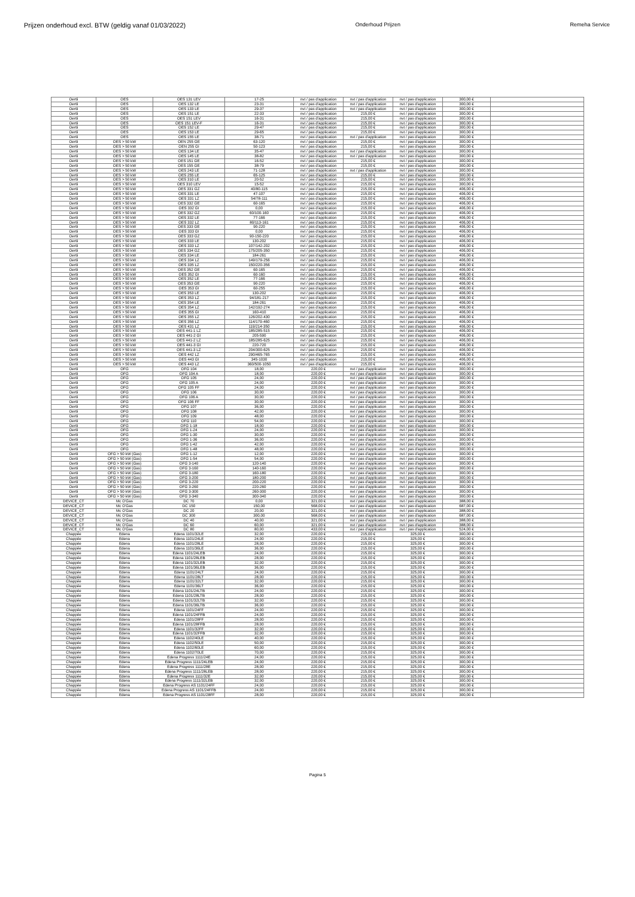Prijzen onderhoud excl. BTW (geldig vanaf 01/03/2022) Onderhoud Prijzen Remeha Service
| Oertli | OES | OES 131 LEV | 17-25 | nvt / pas d'application | nvt / pas d'application | nvt / pas d'application | 300,00 € | |
| Oertli | OES | OES 132 LE | 23-31 | nvt / pas d'application | nvt / pas d'application | nvt / pas d'application | 300,00 € | |
| Oertli | OES | OES 133 LE | 29-37 | nvt / pas d'application | nvt / pas d'application | nvt / pas d'application | 300,00 € | |
| Oertli | OES | OES 151 LE | 22-33 | nvt / pas d'application | 215,00 € | nvt / pas d'application | 300,00 € | |
| Oertli | OES | OES 151 LEV | 16-31 | nvt / pas d'application | 215,00 € | nvt / pas d'application | 300,00 € | |
| Oertli | OES | OES 151 LEV-F | 16-31 | nvt / pas d'application | 215,00 € | nvt / pas d'application | 300,00 € | |
| Oertli | OES | OES 152 LE | 29-47 | nvt / pas d'application | 215,00 € | nvt / pas d'application | 300,00 € | |
| Oertli | OES | OES 153 LE | 29-65 | nvt / pas d'application | 215,00 € | nvt / pas d'application | 300,00 € | |
| Oertli | OES | OES 155 LE | 38-71 | nvt / pas d'application | nvt / pas d'application | nvt / pas d'application | 300,00 € | |
| Oertli | OES > 50 kW | OEN 255 GE | 63-120 | nvt / pas d'application | 215,00 € | nvt / pas d'application | 300,00 € | |
| Oertli | OES > 50 kW | OEN 255 GI | 50-123 | nvt / pas d'application | 215,00 € | nvt / pas d'application | 300,00 € | |
| Oertli | OES > 50 kW | OES 134 LE | 35-47 | nvt / pas d'application | nvt / pas d'application | nvt / pas d'application | 300,00 € | |
| Oertli | OES > 50 kW | OES 145 LE | 38-82 | nvt / pas d'application | nvt / pas d'application | nvt / pas d'application | 300,00 € | |
| Oertli | OES > 50 kW | OES 151 GE | 16-52 | nvt / pas d'application | 215,00 € | nvt / pas d'application | 300,00 € | |
| Oertli | OES > 50 kW | OES 155 GE | 38-79 | nvt / pas d'application | 215,00 € | nvt / pas d'application | 300,00 € | |
| Oertli | OES > 50 kW | OES 243 LE | 71-128 | nvt / pas d'application | nvt / pas d'application | nvt / pas d'application | 300,00 € | |
| Oertli | OES > 50 kW | OES 255 LE | 65-125 | nvt / pas d'application | 215,00 € | nvt / pas d'application | 300,00 € | |
| Oertli | OES > 50 kW | OES 310 LE | 20-52 | nvt / pas d'application | 215,00 € | nvt / pas d'application | 300,00 € | |
| Oertli | OES > 50 kW | OES 310 LEV | 15-52 | nvt / pas d'application | 215,00 € | nvt / pas d'application | 300,00 € | |
| Oertli | OES > 50 kW | OES 331 GZ | 40/80-115 | nvt / pas d'application | 215,00 € | nvt / pas d'application | 406,00 € | |
| Oertli | OES > 50 kW | OES 331 LE | 47-107 | nvt / pas d'application | 215,00 € | nvt / pas d'application | 406,00 € | |
| Oertli | OES > 50 kW | OES 331 LZ | 54/78-111 | nvt / pas d'application | 215,00 € | nvt / pas d'application | 406,00 € | |
| Oertli | OES > 50 kW | OES 332 GE | 60-165 | nvt / pas d'application | 215,00 € | nvt / pas d'application | 406,00 € | |
| Oertli | OES > 50 kW | OES 332 GI | 0,00 | nvt / pas d'application | 215,00 € | nvt / pas d'application | 406,00 € | |
| Oertli | OES > 50 kW | OES 332 GZ | 60/100-160 | nvt / pas d'application | 215,00 € | nvt / pas d'application | 406,00 € | |
| Oertli | OES > 50 kW | OES 332 LE | 77-166 | nvt / pas d'application | 215,00 € | nvt / pas d'application | 406,00 € | |
| Oertli | OES > 50 kW | OES 332 LZ | 80/113-161 | nvt / pas d'application | 215,00 € | nvt / pas d'application | 406,00 € | |
| Oertli | OES > 50 kW | OES 333 GE | 90-220 | nvt / pas d'application | 215,00 € | nvt / pas d'application | 406,00 € | |
| Oertli | OES > 50 kW | OES 333 GI | 0,00 | nvt / pas d'application | 215,00 € | nvt / pas d'application | 406,00 € | |
| Oertli | OES > 50 kW | OES 333 GZ | 90-150-220 | nvt / pas d'application | 215,00 € | nvt / pas d'application | 406,00 € | |
| Oertli | OES > 50 kW | OES 333 LE | 130-202 | nvt / pas d'application | 215,00 € | nvt / pas d'application | 406,00 € | |
| Oertli | OES > 50 kW | OES 333 LZ | 107/142-202 | nvt / pas d'application | 215,00 € | nvt / pas d'application | 406,00 € | |
| Oertli | OES > 50 kW | OES 334 GZ | 175/205-350 | nvt / pas d'application | 215,00 € | nvt / pas d'application | 406,00 € | |
| Oertli | OES > 50 kW | OES 334 LE | 184-261 | nvt / pas d'application | 215,00 € | nvt / pas d'application | 406,00 € | |
| Oertli | OES > 50 kW | OES 334 LZ | 149/179-256 | nvt / pas d'application | 215,00 € | nvt / pas d'application | 406,00 € | |
| Oertli | OES > 50 kW | OES 335 LZ | 150/220-356 | nvt / pas d'application | 215,00 € | nvt / pas d'application | 406,00 € | |
| Oertli | OES > 50 kW | OES 352 GE | 60-165 | nvt / pas d'application | 215,00 € | nvt / pas d'application | 406,00 € | |
| Oertli | OES > 50 kW | OES 352 GI | 60-160 | nvt / pas d'application | 215,00 € | nvt / pas d'application | 406,00 € | |
| Oertli | OES > 50 kW | OES 352 LE | 77-166 | nvt / pas d'application | 215,00 € | nvt / pas d'application | 406,00 € | |
| Oertli | OES > 50 kW | OES 353 GE | 90-220 | nvt / pas d'application | 215,00 € | nvt / pas d'application | 406,00 € | |
| Oertli | OES > 50 kW | OES 353 GI | 60-255 | nvt / pas d'application | 215,00 € | nvt / pas d'application | 406,00 € | |
| Oertli | OES > 50 kW | OES 353 LE | 130-202 | nvt / pas d'application | 215,00 € | nvt / pas d'application | 406,00 € | |
| Oertli | OES > 50 kW | OES 353 LZ | 94/181-217 | nvt / pas d'application | 215,00 € | nvt / pas d'application | 406,00 € | |
| Oertli | OES > 50 kW | OES 354 LE | 184-261 | nvt / pas d'application | 215,00 € | nvt / pas d'application | 406,00 € | |
| Oertli | OES > 50 kW | OES 354 LZ | 142/192-274 | nvt / pas d'application | 215,00 € | nvt / pas d'application | 406,00 € | |
| Oertli | OES > 50 kW | OES 355 GI | 160-410 | nvt / pas d'application | 215,00 € | nvt / pas d'application | 406,00 € | |
| Oertli | OES > 50 kW | OES 355 LZ | 126/202-430 | nvt / pas d'application | 215,00 € | nvt / pas d'application | 406,00 € | |
| Oertli | OES > 50 kW | OES 356 LZ | 114/179-460 | nvt / pas d'application | 215,00 € | nvt / pas d'application | 406,00 € | |
| Oertli | OES > 50 kW | OES 431 LZ | 119/214-350 | nvt / pas d'application | 215,00 € | nvt / pas d'application | 406,00 € | |
| Oertli | OES > 50 kW | OES 441-1 LZ | 185/285-515 | nvt / pas d'application | 215,00 € | nvt / pas d'application | 406,00 € | |
| Oertli | OES > 50 kW | OES 441-2 GI | 205-590 | nvt / pas d'application | 215,00 € | nvt / pas d'application | 406,00 € | |
| Oertli | OES > 50 kW | OES 441-2 LZ | 185/285-625 | nvt / pas d'application | 215,00 € | nvt / pas d'application | 406,00 € | |
| Oertli | OES > 50 kW | OES 441-3 GI | 220-720 | nvt / pas d'application | 215,00 € | nvt / pas d'application | 406,00 € | |
| Oertli | OES > 50 kW | OES 441-3 LZ | 204/300-625 | nvt / pas d'application | 215,00 € | nvt / pas d'application | 406,00 € | |
| Oertli | OES > 50 kW | OES 442 LZ | 290/465-765 | nvt / pas d'application | 215,00 € | nvt / pas d'application | 406,00 € | |
| Oertli | OES > 50 kW | OES 443 GI | 345-1030 | nvt / pas d'application | 215,00 € | nvt / pas d'application | 406,00 € | |
| Oertli | OES > 50 kW | OES 443 LZ | 360/500-1050 | nvt / pas d'application | 215,00 € | nvt / pas d'application | 406,00 € | |
| Oertli | OFG | OFG 104 | 18,00 | 220,00 € | nvt / pas d'application | nvt / pas d'application | 300,00 € | |
| Oertli | OFG | OFG 104 A | 18,00 | 220,00 € | nvt / pas d'application | nvt / pas d'application | 300,00 € | |
| Oertli | OFG | OFG 105 | 24,00 | 220,00 € | nvt / pas d'application | nvt / pas d'application | 300,00 € | |
| Oertli | OFG | OFG 105 A | 24,00 | 220,00 € | nvt / pas d'application | nvt / pas d'application | 300,00 € | |
| Oertli | OFG | OFG 105 FF | 24,00 | 220,00 € | nvt / pas d'application | nvt / pas d'application | 300,00 € | |
| Oertli | OFG | OFG 106 | 30,00 | 220,00 € | nvt / pas d'application | nvt / pas d'application | 300,00 € | |
| Oertli | OFG | OFG 106 A | 30,00 | 220,00 € | nvt / pas d'application | nvt / pas d'application | 300,00 € | |
| Oertli | OFG | OFG 106 FF | 30,00 | 220,00 € | nvt / pas d'application | nvt / pas d'application | 300,00 € | |
| Oertli | OFG | OFG 107 | 36,00 | 220,00 € | nvt / pas d'application | nvt / pas d'application | 300,00 € | |
| Oertli | OFG | OFG 108 | 42,00 | 220,00 € | nvt / pas d'application | nvt / pas d'application | 300,00 € | |
| Oertli | OFG | OFG 109 | 48,00 | 220,00 € | nvt / pas d'application | nvt / pas d'application | 300,00 € | |
| Oertli | OFG | OFG 110 | 54,00 | 220,00 € | nvt / pas d'application | nvt / pas d'application | 300,00 € | |
| Oertli | OFG | OFG 1-18 | 18,00 | 220,00 € | nvt / pas d'application | nvt / pas d'application | 300,00 € | |
| Oertli | OFG | OFG 1-24 | 24,00 | 220,00 € | nvt / pas d'application | nvt / pas d'application | 300,00 € | |
| Oertli | OFG | OFG 1-30 | 30,00 | 220,00 € | nvt / pas d'application | nvt / pas d'application | 300,00 € | |
| Oertli | OFG | OFG 1-36 | 36,00 | 220,00 € | nvt / pas d'application | nvt / pas d'application | 300,00 € | |
| Oertli | OFG | OFG 1-42 | 42,00 | 220,00 € | nvt / pas d'application | nvt / pas d'application | 300,00 € | |
| Oertli | OFG | OFG 1-48 | 48,00 | 220,00 € | nvt / pas d'application | nvt / pas d'application | 300,00 € | |
| Oertli | OFG > 50 kW (Gas) | OFG 1-12 | 12,00 | 220,00 € | nvt / pas d'application | nvt / pas d'application | 300,00 € | |
| Oertli | OFG > 50 kW (Gas) | OFG 1-54 | 54,00 | 220,00 € | nvt / pas d'application | nvt / pas d'application | 300,00 € | |
| Oertli | OFG > 50 kW (Gas) | OFG 3-140 | 120-140 | 220,00 € | nvt / pas d'application | nvt / pas d'application | 300,00 € | |
| Oertli | OFG > 50 kW (Gas) | OFG 3-160 | 140-160 | 220,00 € | nvt / pas d'application | nvt / pas d'application | 300,00 € | |
| Oertli | OFG > 50 kW (Gas) | OFG 3-180 | 160-180 | 220,00 € | nvt / pas d'application | nvt / pas d'application | 300,00 € | |
| Oertli | OFG > 50 kW (Gas) | OFG 3-200 | 180-200 | 220,00 € | nvt / pas d'application | nvt / pas d'application | 300,00 € | |
| Oertli | OFG > 50 kW (Gas) | OFG 3-220 | 200-220 | 220,00 € | nvt / pas d'application | nvt / pas d'application | 300,00 € | |
| Oertli | OFG > 50 kW (Gas) | OFG 3-260 | 220-260 | 220,00 € | nvt / pas d'application | nvt / pas d'application | 300,00 € | |
| Oertli | OFG > 50 kW (Gas) | OFG 3-300 | 260-300 | 220,00 € | nvt / pas d'application | nvt / pas d'application | 300,00 € | |
| Oertli | OFG > 50 kW (Gas) | OFG 3-340 | 300-340 | 220,00 € | nvt / pas d'application | nvt / pas d'application | 300,00 € | |
| DEVICE_CT | Mc O'Gas | DC 70 | 0,00 | 321,00 € | nvt / pas d'application | nvt / pas d'application | 388,00 € | |
| DEVICE_CT | Mc O'Gas | DC 150 | 150,00 | 568,00 € | nvt / pas d'application | nvt / pas d'application | 687,00 € | |
| DEVICE_CT | Mc O'Gas | DC 20 | 20,00 | 321,00 € | nvt / pas d'application | nvt / pas d'application | 388,00 € | |
| DEVICE_CT | Mc O'Gas | DC 300 | 300,00 | 568,00 € | nvt / pas d'application | nvt / pas d'application | 687,00 € | |
| DEVICE_CT | Mc O'Gas | DC 40 | 40,00 | 321,00 € | nvt / pas d'application | nvt / pas d'application | 388,00 € | |
| DEVICE_CT | Mc O'Gas | DC 60 | 60,00 | 321,00 € | nvt / pas d'application | nvt / pas d'application | 388,00 € | |
| DEVICE_CT | Mc O'Gas | DC 80 | 80,00 | 433,00 € | nvt / pas d'application | nvt / pas d'application | 524,00 € | |
| Chappée | Edena | Edena 1101/32LE | 32,00 | 220,00 € | 215,00 € | 325,00 € | 300,00 € | |
| Chappée | Edena | Edena 1101/24LE | 24,00 | 220,00 € | 215,00 € | 325,00 € | 300,00 € | |
| Chappée | Edena | Edena 1101/28LE | 28,00 | 220,00 € | 215,00 € | 325,00 € | 300,00 € | |
| Chappée | Edena | Edena 1101/36LE | 36,00 | 220,00 € | 215,00 € | 325,00 € | 300,00 € | |
| Chappée | Edena | Edena 1101/24LEB | 24,00 | 220,00 € | 215,00 € | 325,00 € | 300,00 € | |
| Chappée | Edena | Edena 1101/28LEB | 28,00 | 220,00 € | 215,00 € | 325,00 € | 300,00 € | |
| Chappée | Edena | Edena 1101/32LEB | 32,00 | 220,00 € | 215,00 € | 325,00 € | 300,00 € | |
| Chappée | Edena | Edena 1101/36LEB | 36,00 | 220,00 € | 215,00 € | 325,00 € | 300,00 € | |
| Chappée | Edena | Edena 1101/24LT | 24,00 | 220,00 € | 215,00 € | 325,00 € | 300,00 € | |
| Chappée | Edena | Edena 1101/28LT | 28,00 | 220,00 € | 215,00 € | 325,00 € | 300,00 € | |
| Chappée | Edena | Edena 1101/32LT | 32,00 | 220,00 € | 215,00 € | 325,00 € | 300,00 € | |
| Chappée | Edena | Edena 1101/36LT | 36,00 | 220,00 € | 215,00 € | 325,00 € | 300,00 € | |
| Chappée | Edena | Edena 1101/24LTB | 24,00 | 220,00 € | 215,00 € | 325,00 € | 300,00 € | |
| Chappée | Edena | Edena 1101/28LTB | 28,00 | 220,00 € | 215,00 € | 325,00 € | 300,00 € | |
| Chappée | Edena | Edena 1101/32LTB | 32,00 | 220,00 € | 215,00 € | 325,00 € | 300,00 € | |
| Chappée | Edena | Edena 1101/36LTB | 36,00 | 220,00 € | 215,00 € | 325,00 € | 300,00 € | |
| Chappée | Edena | Edena 1101/24FF | 24,00 | 220,00 € | 215,00 € | 325,00 € | 300,00 € | |
| Chappée | Edena | Edena 1101/24FFB | 24,00 | 220,00 € | 215,00 € | 325,00 € | 300,00 € | |
| Chappée | Edena | Edena 1101/28FF | 28,00 | 220,00 € | 215,00 € | 325,00 € | 300,00 € | |
| Chappée | Edena | Edena 1101/28FFB | 28,00 | 220,00 € | 215,00 € | 325,00 € | 300,00 € | |
| Chappée | Edena | Edena 1101/32FF | 32,00 | 220,00 € | 215,00 € | 325,00 € | 300,00 € | |
| Chappée | Edena | Edena 1101/32FFB | 32,00 | 220,00 € | 215,00 € | 325,00 € | 300,00 € | |
| Chappée | Edena | Edena 1102/40LE | 40,00 | 220,00 € | 215,00 € | 325,00 € | 300,00 € | |
| Chappée | Edena | Edena 1102/50LE | 50,00 | 220,00 € | 215,00 € | 325,00 € | 300,00 € | |
| Chappée | Edena | Edena 1102/60LE | 60,00 | 220,00 € | 215,00 € | 325,00 € | 300,00 € | |
| Chappée | Edena | Edena 1102/70LE | 70,00 | 220,00 € | 215,00 € | 325,00 € | 300,00 € | |
| Chappée | Edena | Edena Progress 1111/24E | 24,00 | 220,00 € | 215,00 € | 325,00 € | 300,00 € | |
| Chappée | Edena | Edena Progress 1111/24LEB | 24,00 | 220,00 € | 215,00 € | 325,00 € | 300,00 € | |
| Chappée | Edena | Edena Progress 1111/28E | 28,00 | 220,00 € | 215,00 € | 325,00 € | 300,00 € | |
| Chappée | Edena | Edena Progress 1111/28LEB | 28,00 | 220,00 € | 215,00 € | 325,00 € | 300,00 € | |
| Chappée | Edena | Edena Progress 1111/32E | 32,00 | 220,00 € | 215,00 € | 325,00 € | 300,00 € | |
| Chappée | Edena | Edena Progress 1111/32LEB | 32,00 | 220,00 € | 215,00 € | 325,00 € | 300,00 € | |
| Chappée | Edena | Edena Progress AS 1101/24FF | 24,00 | 220,00 € | 215,00 € | 325,00 € | 300,00 € | |
| Chappée | Edena | Edena Progress AS 1101/24FFB | 24,00 | 220,00 € | 215,00 € | 325,00 € | 300,00 € | |
| Chappée | Edena | Edena Progress AS 1101/28FF | 28,00 | 220,00 € | 215,00 € | 325,00 € | 300,00 € | |
Pagina 5